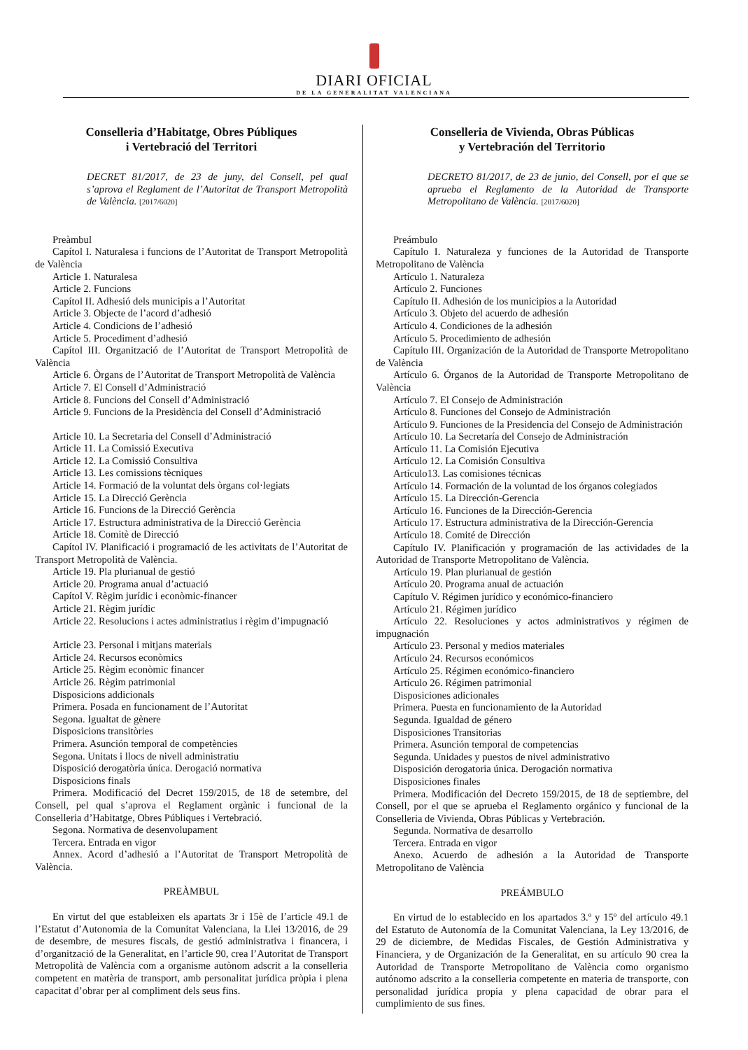DIARI OFICIAL
DE LA GENERALITAT VALENCIANA
Conselleria d’Habitatge, Obres Públiques
i Vertebració del Territori
DECRET 81/2017, de 23 de juny, del Consell, pel qual s’aprova el Reglament de l’Autoritat de Transport Metropolità de València. [2017/6020]
Preàmbul
Capítol I. Naturalesa i funcions de l’Autoritat de Transport Metropolità de València
Article 1. Naturalesa
Article 2. Funcions
Capítol II. Adhesió dels municipis a l’Autoritat
Article 3. Objecte de l’acord d’adhesió
Article 4. Condicions de l’adhesió
Article 5. Procediment d’adhesió
Capítol III. Organització de l’Autoritat de Transport Metropolità de València
Article 6. Òrgans de l’Autoritat de Transport Metropolità de València
Article 7. El Consell d’Administració
Article 8. Funcions del Consell d’Administració
Article 9. Funcions de la Presidència del Consell d’Administració
Article 10. La Secretaria del Consell d’Administració
Article 11. La Comissió Executiva
Article 12. La Comissió Consultiva
Article 13. Les comissions tècniques
Article 14. Formació de la voluntat dels òrgans col·legiats
Article 15. La Direcció Gerència
Article 16. Funcions de la Direcció Gerència
Article 17. Estructura administrativa de la Direcció Gerència
Article 18. Comitè de Direcció
Capítol IV. Planificació i programació de les activitats de l’Autoritat de Transport Metropolità de València.
Article 19. Pla plurianual de gestió
Article 20. Programa anual d’actuació
Capítol V. Règim jurídic i econòmic-financer
Article 21. Règim jurídic
Article 22. Resolucions i actes administratius i règim d’impugnació
Article 23. Personal i mitjans materials
Article 24. Recursos econòmics
Article 25. Règim econòmic financer
Article 26. Règim patrimonial
Disposicions addicionals
Primera. Posada en funcionament de l’Autoritat
Segona. Igualtat de gènere
Disposicions transitòries
Primera. Asunción temporal de competències
Segona. Unitats i llocs de nivell administratiu
Disposició derogatòria única. Derogació normativa
Disposicions finals
Primera. Modificació del Decret 159/2015, de 18 de setembre, del Consell, pel qual s’aprova el Reglament orgànic i funcional de la Conselleria d’Habitatge, Obres Públiques i Vertebració.
Segona. Normativa de desenvolupament
Tercera. Entrada en vigor
Annex. Acord d’adhesió a l’Autoritat de Transport Metropolità de València.
PREÀMBUL
En virtut del que estableixen els apartats 3r i 15è de l’article 49.1 de l’Estatut d’Autonomia de la Comunitat Valenciana, la Llei 13/2016, de 29 de desembre, de mesures fiscals, de gestió administrativa i financera, i d’organització de la Generalitat, en l’article 90, crea l’Autoritat de Transport Metropolità de València com a organisme autònom adscrit a la conselleria competent en matèria de transport, amb personalitat jurídica pròpia i plena capacitat d’obrar per al compliment dels seus fins.
Conselleria de Vivienda, Obras Públicas
y Vertebración del Territorio
DECRETO 81/2017, de 23 de junio, del Consell, por el que se aprueba el Reglamento de la Autoridad de Transporte Metropolitano de València. [2017/6020]
Preámbulo
Capítulo I. Naturaleza y funciones de la Autoridad de Transporte Metropolitano de València
Artículo 1. Naturaleza
Artículo 2. Funciones
Capítulo II. Adhesión de los municipios a la Autoridad
Artículo 3. Objeto del acuerdo de adhesión
Artículo 4. Condiciones de la adhesión
Artículo 5. Procedimiento de adhesión
Capítulo III. Organización de la Autoridad de Transporte Metropolitano de València
Artículo 6. Órganos de la Autoridad de Transporte Metropolitano de València
Artículo 7. El Consejo de Administración
Artículo 8. Funciones del Consejo de Administración
Artículo 9. Funciones de la Presidencia del Consejo de Administración
Artículo 10. La Secretaría del Consejo de Administración
Artículo 11. La Comisión Ejecutiva
Artículo 12. La Comisión Consultiva
Artículo13. Las comisiones técnicas
Artículo 14. Formación de la voluntad de los órganos colegiados
Artículo 15. La Dirección-Gerencia
Artículo 16. Funciones de la Dirección-Gerencia
Artículo 17. Estructura administrativa de la Dirección-Gerencia
Artículo 18. Comité de Dirección
Capítulo IV. Planificación y programación de las actividades de la Autoridad de Transporte Metropolitano de València.
Artículo 19. Plan plurianual de gestión
Artículo 20. Programa anual de actuación
Capítulo V. Régimen jurídico y económico-financiero
Artículo 21. Régimen jurídico
Artículo 22. Resoluciones y actos administrativos y régimen de impugnación
Artículo 23. Personal y medios materiales
Artículo 24. Recursos económicos
Artículo 25. Régimen económico-financiero
Artículo 26. Régimen patrimonial
Disposiciones adicionales
Primera. Puesta en funcionamiento de la Autoridad
Segunda. Igualdad de género
Disposiciones Transitorias
Primera. Asunción temporal de competencias
Segunda. Unidades y puestos de nivel administrativo
Disposición derogatoria única. Derogación normativa
Disposiciones finales
Primera. Modificación del Decreto 159/2015, de 18 de septiembre, del Consell, por el que se aprueba el Reglamento orgánico y funcional de la Conselleria de Vivienda, Obras Públicas y Vertebración.
Segunda. Normativa de desarrollo
Tercera. Entrada en vigor
Anexo. Acuerdo de adhesión a la Autoridad de Transporte Metropolitano de València
PREÁMBULO
En virtud de lo establecido en los apartados 3.º y 15º del artículo 49.1 del Estatuto de Autonomía de la Comunitat Valenciana, la Ley 13/2016, de 29 de diciembre, de Medidas Fiscales, de Gestión Administrativa y Financiera, y de Organización de la Generalitat, en su artículo 90 crea la Autoridad de Transporte Metropolitano de València como organismo autónomo adscrito a la conselleria competente en materia de transporte, con personalidad jurídica propia y plena capacidad de obrar para el cumplimiento de sus fines.